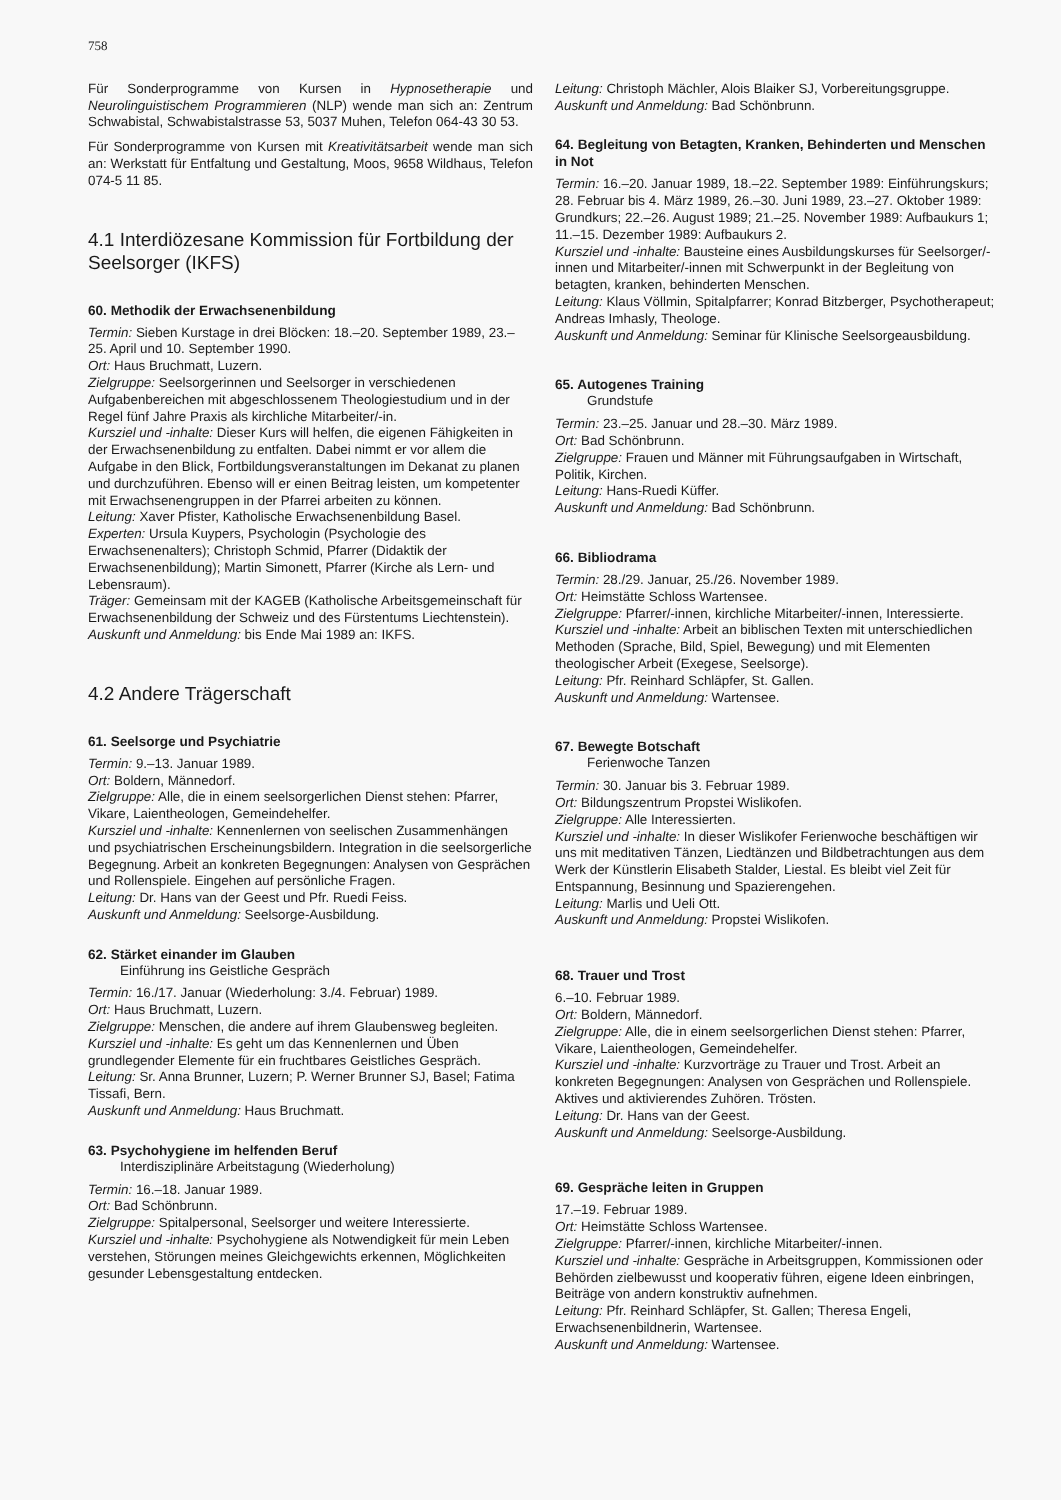758
Für Sonderprogramme von Kursen in Hypnosetherapie und Neurolinguistischem Programmieren (NLP) wende man sich an: Zentrum Schwabistal, Schwabistalstrasse 53, 5037 Muhen, Telefon 064-43 30 53.
Für Sonderprogramme von Kursen mit Kreativitätsarbeit wende man sich an: Werkstatt für Entfaltung und Gestaltung, Moos, 9658 Wildhaus, Telefon 074-5 11 85.
4.1 Interdiözesane Kommission für Fortbildung der Seelsorger (IKFS)
60. Methodik der Erwachsenenbildung
Termin: Sieben Kurstage in drei Blöcken: 18.–20. September 1989, 23.–25. April und 10. September 1990.
Ort: Haus Bruchmatt, Luzern.
Zielgruppe: Seelsorgerinnen und Seelsorger in verschiedenen Aufgabenbereichen mit abgeschlossenem Theologiestudium und in der Regel fünf Jahre Praxis als kirchliche Mitarbeiter/-in.
Kursziel und -inhalte: Dieser Kurs will helfen, die eigenen Fähigkeiten in der Erwachsenenbildung zu entfalten. Dabei nimmt er vor allem die Aufgabe in den Blick, Fortbildungsveranstaltungen im Dekanat zu planen und durchzuführen. Ebenso will er einen Beitrag leisten, um kompetenter mit Erwachsenengruppen in der Pfarrei arbeiten zu können.
Leitung: Xaver Pfister, Katholische Erwachsenenbildung Basel.
Experten: Ursula Kuypers, Psychologin (Psychologie des Erwachsenenalters); Christoph Schmid, Pfarrer (Didaktik der Erwachsenenbildung); Martin Simonett, Pfarrer (Kirche als Lern- und Lebensraum).
Träger: Gemeinsam mit der KAGEB (Katholische Arbeitsgemeinschaft für Erwachsenenbildung der Schweiz und des Fürstentums Liechtenstein).
Auskunft und Anmeldung: bis Ende Mai 1989 an: IKFS.
4.2 Andere Trägerschaft
61. Seelsorge und Psychiatrie
Termin: 9.–13. Januar 1989.
Ort: Boldern, Männedorf.
Zielgruppe: Alle, die in einem seelsorgerlichen Dienst stehen: Pfarrer, Vikare, Laientheologen, Gemeindehelfer.
Kursziel und -inhalte: Kennenlernen von seelischen Zusammenhängen und psychiatrischen Erscheinungsbildern. Integration in die seelsorgerliche Begegnung. Arbeit an konkreten Begegnungen: Analysen von Gesprächen und Rollenspiele. Eingehen auf persönliche Fragen.
Leitung: Dr. Hans van der Geest und Pfr. Ruedi Feiss.
Auskunft und Anmeldung: Seelsorge-Ausbildung.
62. Stärket einander im Glauben
Einführung ins Geistliche Gespräch
Termin: 16./17. Januar (Wiederholung: 3./4. Februar) 1989.
Ort: Haus Bruchmatt, Luzern.
Zielgruppe: Menschen, die andere auf ihrem Glaubensweg begleiten.
Kursziel und -inhalte: Es geht um das Kennenlernen und Üben grundlegender Elemente für ein fruchtbares Geistliches Gespräch.
Leitung: Sr. Anna Brunner, Luzern; P. Werner Brunner SJ, Basel; Fatima Tissafi, Bern.
Auskunft und Anmeldung: Haus Bruchmatt.
63. Psychohygiene im helfenden Beruf
Interdisziplinäre Arbeitstagung (Wiederholung)
Termin: 16.–18. Januar 1989.
Ort: Bad Schönbrunn.
Zielgruppe: Spitalpersonal, Seelsorger und weitere Interessierte.
Kursziel und -inhalte: Psychohygiene als Notwendigkeit für mein Leben verstehen, Störungen meines Gleichgewichts erkennen, Möglichkeiten gesunder Lebensgestaltung entdecken.
Leitung: Christoph Mächler, Alois Blaiker SJ, Vorbereitungsgruppe.
Auskunft und Anmeldung: Bad Schönbrunn.
64. Begleitung von Betagten, Kranken, Behinderten und Menschen in Not
Termin: 16.–20. Januar 1989, 18.–22. September 1989: Einführungskurs; 28. Februar bis 4. März 1989, 26.–30. Juni 1989, 23.–27. Oktober 1989: Grundkurs; 22.–26. August 1989; 21.–25. November 1989: Aufbaukurs 1; 11.–15. Dezember 1989: Aufbaukurs 2.
Kursziel und -inhalte: Bausteine eines Ausbildungskurses für Seelsorger/-innen und Mitarbeiter/-innen mit Schwerpunkt in der Begleitung von betagten, kranken, behinderten Menschen.
Leitung: Klaus Völlmin, Spitalpfarrer; Konrad Bitzberger, Psychotherapeut; Andreas Imhasly, Theologe.
Auskunft und Anmeldung: Seminar für Klinische Seelsorgeausbildung.
65. Autogenes Training
Grundstufe
Termin: 23.–25. Januar und 28.–30. März 1989.
Ort: Bad Schönbrunn.
Zielgruppe: Frauen und Männer mit Führungsaufgaben in Wirtschaft, Politik, Kirchen.
Leitung: Hans-Ruedi Küffer.
Auskunft und Anmeldung: Bad Schönbrunn.
66. Bibliodrama
Termin: 28./29. Januar, 25./26. November 1989.
Ort: Heimstätte Schloss Wartensee.
Zielgruppe: Pfarrer/-innen, kirchliche Mitarbeiter/-innen, Interessierte.
Kursziel und -inhalte: Arbeit an biblischen Texten mit unterschiedlichen Methoden (Sprache, Bild, Spiel, Bewegung) und mit Elementen theologischer Arbeit (Exegese, Seelsorge).
Leitung: Pfr. Reinhard Schläpfer, St. Gallen.
Auskunft und Anmeldung: Wartensee.
67. Bewegte Botschaft
Ferienwoche Tanzen
Termin: 30. Januar bis 3. Februar 1989.
Ort: Bildungszentrum Propstei Wislikofen.
Zielgruppe: Alle Interessierten.
Kursziel und -inhalte: In dieser Wislikofer Ferienwoche beschäftigen wir uns mit meditativen Tänzen, Liedtänzen und Bildbetrachtungen aus dem Werk der Künstlerin Elisabeth Stalder, Liestal. Es bleibt viel Zeit für Entspannung, Besinnung und Spazierengehen.
Leitung: Marlis und Ueli Ott.
Auskunft und Anmeldung: Propstei Wislikofen.
68. Trauer und Trost
6.–10. Februar 1989.
Ort: Boldern, Männedorf.
Zielgruppe: Alle, die in einem seelsorgerlichen Dienst stehen: Pfarrer, Vikare, Laientheologen, Gemeindehelfer.
Kursziel und -inhalte: Kurzvorträge zu Trauer und Trost. Arbeit an konkreten Begegnungen: Analysen von Gesprächen und Rollenspiele. Aktives und aktivierendes Zuhören. Trösten.
Leitung: Dr. Hans van der Geest.
Auskunft und Anmeldung: Seelsorge-Ausbildung.
69. Gespräche leiten in Gruppen
17.–19. Februar 1989.
Ort: Heimstätte Schloss Wartensee.
Zielgruppe: Pfarrer/-innen, kirchliche Mitarbeiter/-innen.
Kursziel und -inhalte: Gespräche in Arbeitsgruppen, Kommissionen oder Behörden zielbewusst und kooperativ führen, eigene Ideen einbringen, Beiträge von andern konstruktiv aufnehmen.
Leitung: Pfr. Reinhard Schläpfer, St. Gallen; Theresa Engeli, Erwachsenenbildnerin, Wartensee.
Auskunft und Anmeldung: Wartensee.